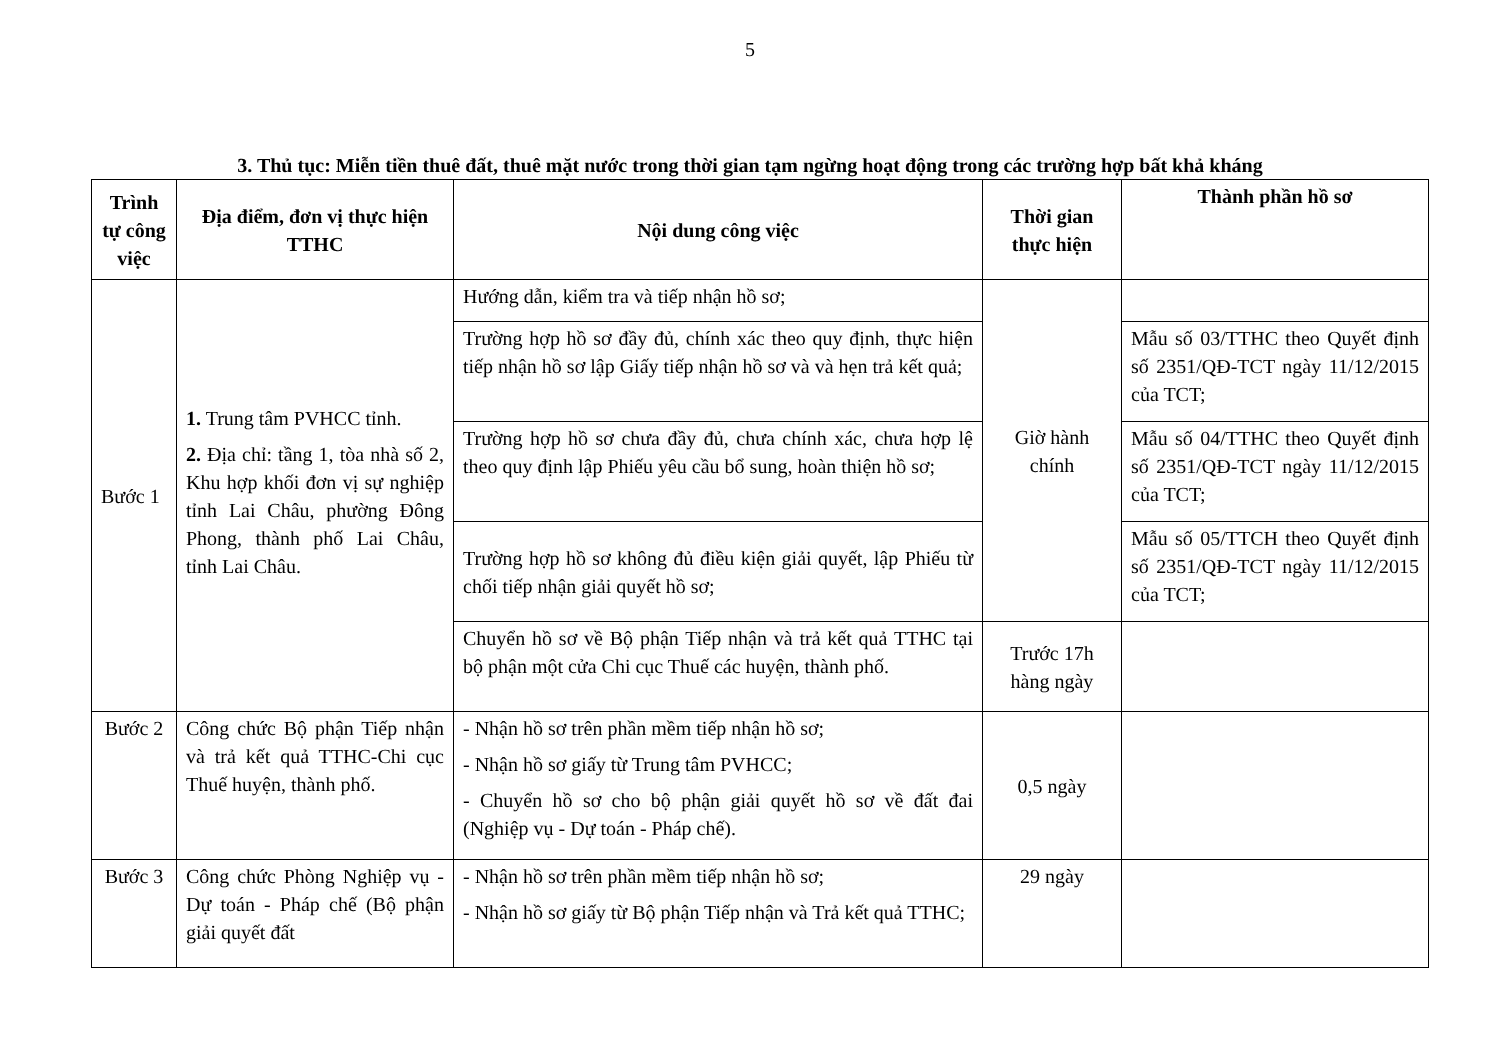5
3. Thủ tục: Miễn tiền thuê đất, thuê mặt nước trong thời gian tạm ngừng hoạt động trong các trường hợp bất khả kháng
| Trình tự công việc | Địa điểm, đơn vị thực hiện TTHC | Nội dung công việc | Thời gian thực hiện | Thành phần hồ sơ |
| --- | --- | --- | --- | --- |
| Bước 1 | 1. Trung tâm PVHCC tỉnh. 2. Địa chỉ: tầng 1, tòa nhà số 2, Khu hợp khối đơn vị sự nghiệp tỉnh Lai Châu, phường Đông Phong, thành phố Lai Châu, tỉnh Lai Châu. | Hướng dẫn, kiểm tra và tiếp nhận hồ sơ; | Giờ hành chính | |
| | | Trường hợp hồ sơ đầy đủ, chính xác theo quy định, thực hiện tiếp nhận hồ sơ lập Giấy tiếp nhận hồ sơ và và hẹn trả kết quả; | | Mẫu số 03/TTHC theo Quyết định số 2351/QĐ-TCT ngày 11/12/2015 của TCT; |
| | | Trường hợp hồ sơ chưa đầy đủ, chưa chính xác, chưa hợp lệ theo quy định lập Phiếu yêu cầu bổ sung, hoàn thiện hồ sơ; | | Mẫu số 04/TTHC theo Quyết định số 2351/QĐ-TCT ngày 11/12/2015 của TCT; |
| | | Trường hợp hồ sơ không đủ điều kiện giải quyết, lập Phiếu từ chối tiếp nhận giải quyết hồ sơ; | | Mẫu số 05/TTCH theo Quyết định số 2351/QĐ-TCT ngày 11/12/2015 của TCT; |
| | | Chuyển hồ sơ về Bộ phận Tiếp nhận và trả kết quả TTHC tại bộ phận một cửa Chi cục Thuế các huyện, thành phố. | Trước 17h hàng ngày | |
| Bước 2 | Công chức Bộ phận Tiếp nhận và trả kết quả TTHC-Chi cục Thuế huyện, thành phố. | - Nhận hồ sơ trên phần mềm tiếp nhận hồ sơ; - Nhận hồ sơ giấy từ Trung tâm PVHCC; - Chuyển hồ sơ cho bộ phận giải quyết hồ sơ về đất đai (Nghiệp vụ - Dự toán - Pháp chế). | 0,5 ngày | |
| Bước 3 | Công chức Phòng Nghiệp vụ - Dự toán - Pháp chế (Bộ phận giải quyết đất | - Nhận hồ sơ trên phần mềm tiếp nhận hồ sơ; - Nhận hồ sơ giấy từ Bộ phận Tiếp nhận và Trả kết quả TTHC; | 29 ngày | |